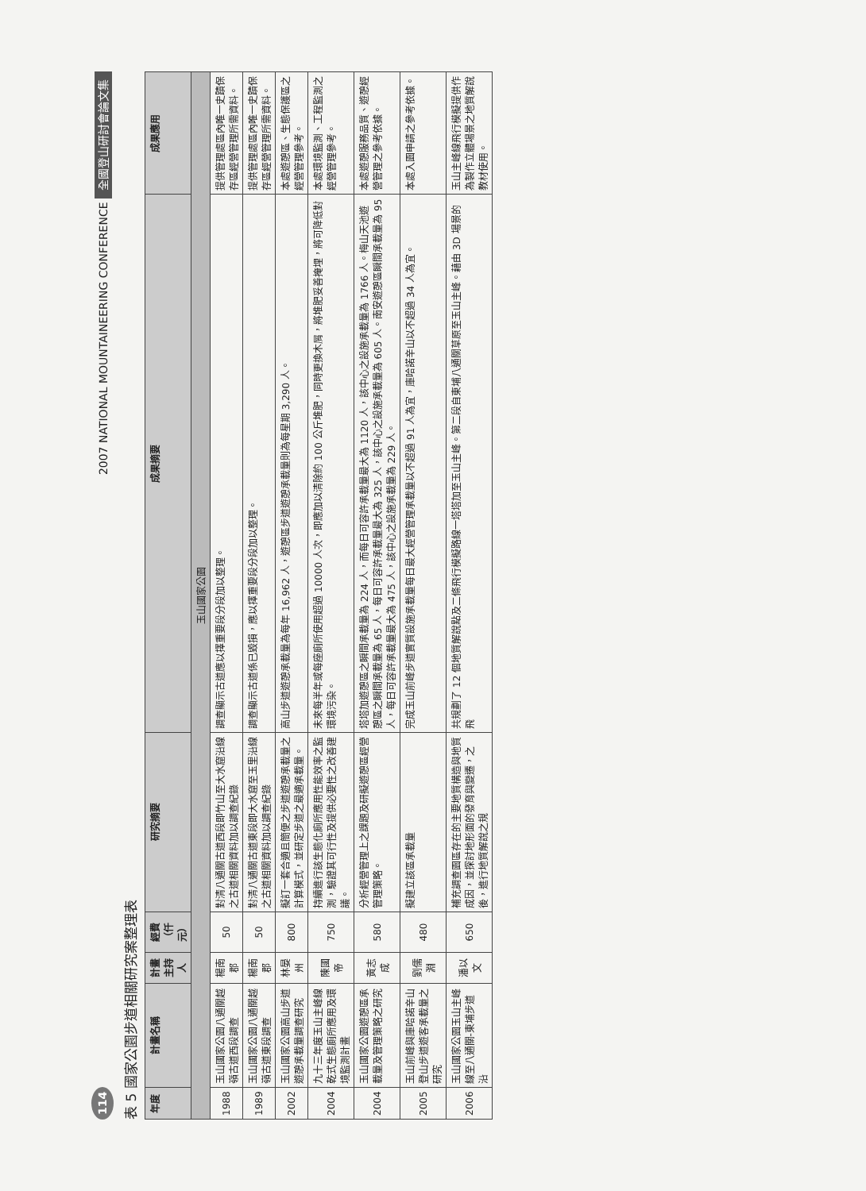114 2007 NATIONAL MOUNTAINEERING CONFERENCE 全國登山研討會論文集
表 5 國家公園步道相關研究案整理表
| 年度 | 計畫名稱 | 計畫主持人 | 經費（仟元） | 研究摘要 | 成果摘要 | 成果應用 |
| --- | --- | --- | --- | --- | --- | --- |
| 玉山國家公園 | | | | | | |
| 1988 | 玉山國家公園八通關越嶺古道西段調查 | 楊南郡 | 50 | 對清八通關古道西段即竹山至大水窟沿線之古道相關資料加以調查紀錄 | 調查顯示古道應以擇重要段分段加以整理。 | 提供管理處區內唯一史蹟保存區經營管理所需資料。 |
| 1989 | 玉山國家公園八通關越嶺古道東段調查 | 楊南郡 | 50 | 對清八通關古道東段即大水窟至玉里沿線之古道相關資料加以調查紀錄 | 調查顯示古道係已毀損，應以擇重要段分段加以整理。 | 提供管理處區內唯一史蹟保存區經營管理所需資料。 |
| 2002 | 玉山國家公園高山步道遊憩承載量調查研究 | 林晏州 | 800 | 擬訂一套合適且簡便之步道遊憩承載量之計算模式，並研定步道之最適承載量。 | 高山步道遊憩承載量為每年 16,962 人，遊憩區步道遊憩承載量則為每星期 3,290 人。 | 本處遊憩區、生態保護區之經營管理參考。 |
| 2004 | 九十三年度玉山主峰線乾式生態廁所應用及環境監測計畫 | 陳國帝 | 750 | 持續進行該生態化廁所應用性能效率之監測，驗證其可行性及提供必要性之改善建議。 | 未來每半年或每座廁所使用超過 10000 人次，即應加以清除約 100 公斤堆肥，同時更換木屑，將堆肥妥善掩埋，將可降低對環境污染。 | 本處環境監測、工程監測之經營管理參考。 |
| 2004 | 玉山國家公園遊憩區承載量及管理策略之研究 | 黃志成 | 580 | 分析經營管理上之課題及研擬遊憩區經營管理策略。 | 塔塔加遊憩區之瞬間承載量為 224 人，而每日可容許承載量最大為 1120 人，該中心之設施承載量為 1766 人。梅山天池遊憩區之瞬間承載量為 65 人，每日可容許承載量最大為 325 人，該中心之設施承載量為 605 人。南安遊憩區瞬間承載量為 95 人，每日可容許承載量最大為 475 人，該中心之設施承載量為 229 人。 | 本處遊憩服務品質、遊憩經營管理之參考依據。 |
| 2005 | 玉山前峰與庫哈諾辛山登山步道遊客承載量之研究 | 劉儒淵 | 480 | 擬建立該區承載量 | 完成玉山前峰步道實質設施承載量每日最大經營管理承載量以不超過 91 人為宜，庫哈諾辛山以不超過 34 人為宜。 | 本處入園申請之參考依據。 |
| 2006 | 玉山國家公園玉山主峰線至八通關-東埔步道沿 | 潘以文 | 650 | 補充調查園區存在的主要地質構造與地質成因，並探討地形面的發育與變遷，之後，進行地質解說之規 | 共規劃了 12 個地質解說點及二條飛行模擬路線一塔塔加至玉山主峰。第二段自東埔八通關草原至玉山主峰。藉由 3D 場景的飛 | 玉山主峰線飛行模擬提供作為製作立體場景之地質解說教材使用。 |